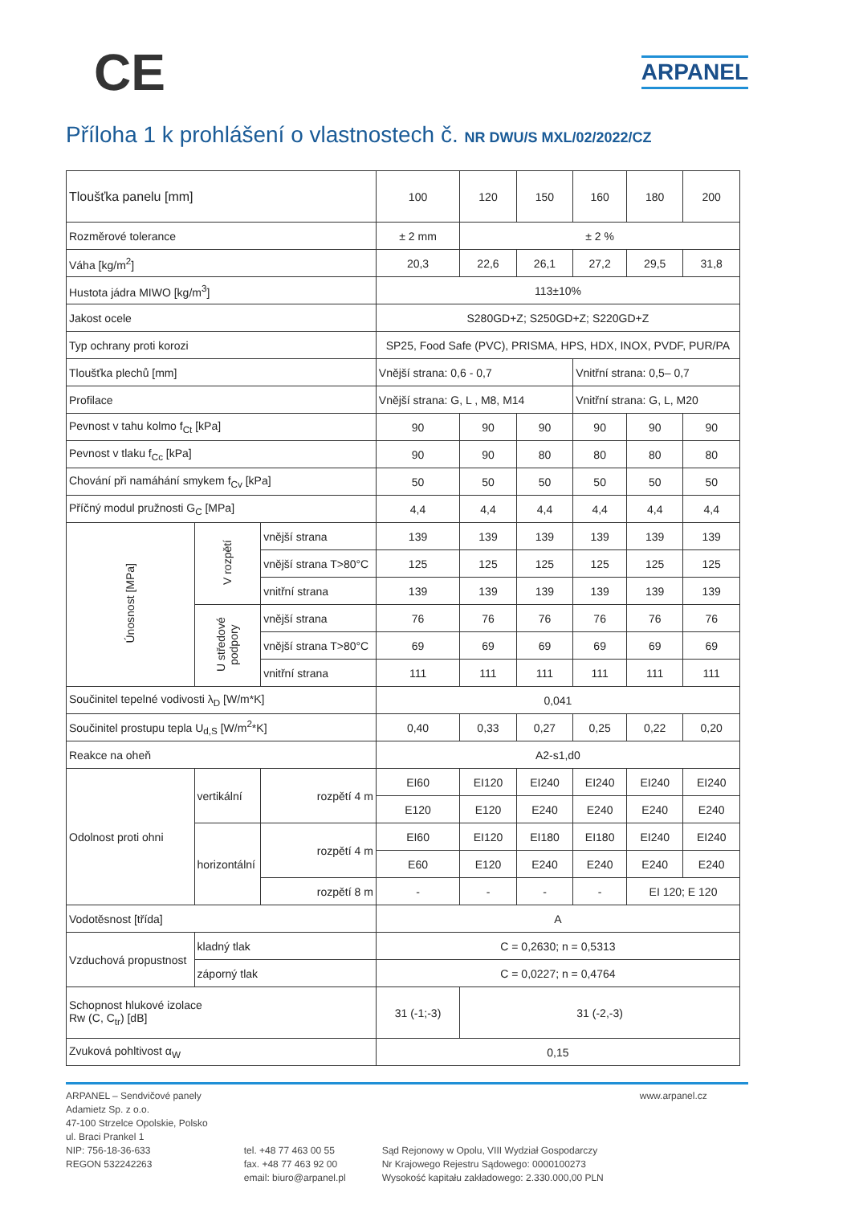CE
ARPANEL
Příloha 1 k prohlášení o vlastnostech č. NR DWU/S MXL/02/2022/CZ
| Tloušťka panelu [mm] | | | 100 | 120 | 150 | 160 | 180 | 200 |
| --- | --- | --- | --- | --- | --- | --- | --- | --- |
| Rozměrové tolerance | | | ± 2 mm | ± 2 % | | | | |
| Váha [kg/m<sup>2</sup>] | | | 20,3 | 22,6 | 26,1 | 27,2 | 29,5 | 31,8 |
| Hustota jádra MIWO [kg/m<sup>3</sup>] | | | 113±10% | | | | | |
| Jakost ocele | | | S280GD+Z; S250GD+Z; S220GD+Z | | | | | |
| Typ ochrany proti korozi | | | SP25, Food Safe (PVC), PRISMA, HPS, HDX, INOX, PVDF, PUR/PA | | | | | |
| Tloušťka plechů [mm] | | | Vnější strana: 0,6 - 0,7 | | | Vnitřní strana: 0,5– 0,7 | | |
| Profilace | | | Vnější strana: G, L , M8, M14 | | | Vnitřní strana: G, L, M20 | | |
| Pevnost v tahu kolmo f<sub>Ct</sub> [kPa] | | | 90 | 90 | 90 | 90 | 90 | 90 |
| Pevnost v tlaku f<sub>Cc</sub> [kPa] | | | 90 | 90 | 80 | 80 | 80 | 80 |
| Chování při namáhání smykem f<sub>Cv</sub> [kPa] | | | 50 | 50 | 50 | 50 | 50 | 50 |
| Příčný modul pružnosti G<sub>C</sub> [MPa] | | | 4,4 | 4,4 | 4,4 | 4,4 | 4,4 | 4,4 |
| Únosnost [MPa] | V rozpětí | vnější strana | 139 | 139 | 139 | 139 | 139 | 139 |
| | | vnější strana T>80°C | 125 | 125 | 125 | 125 | 125 | 125 |
| | | vnitřní strana | 139 | 139 | 139 | 139 | 139 | 139 |
| | U středové podpory | vnější strana | 76 | 76 | 76 | 76 | 76 | 76 |
| | | vnější strana T>80°C | 69 | 69 | 69 | 69 | 69 | 69 |
| | | vnitřní strana | 111 | 111 | 111 | 111 | 111 | 111 |
| Součinitel tepelné vodivosti λ<sub>D</sub> [W/m*K] | | | 0,041 | | | | | |
| Součinitel prostupu tepla U<sub>d,S</sub> [W/m<sup>2</sup>*K] | | | 0,40 | 0,33 | 0,27 | 0,25 | 0,22 | 0,20 |
| Reakce na oheň | | | A2-s1,d0 | | | | | |
| Odolnost proti ohni | vertikální | rozpětí 4 m | EI60 | EI120 | EI240 | EI240 | EI240 | EI240 |
| | | | E120 | E120 | E240 | E240 | E240 | E240 |
| | horizontální | rozpětí 4 m | EI60 | EI120 | EI180 | EI180 | EI240 | EI240 |
| | | | E60 | E120 | E240 | E240 | E240 | E240 |
| | | rozpětí 8 m | - | - | - | - | EI 120; E 120 | |
| Vodotěsnost [třída] | | | A | | | | | |
| Vzduchová propustnost | kladný tlak | | C = 0,2630; n = 0,5313 | | | | | |
| | záporný tlak | | C = 0,0227; n = 0,4764 | | | | | |
| Schopnost hlukové izolace Rw (C, C<sub>tr</sub>) [dB] | | | 31 (-1;-3) | 31 (-2,-3) | | | | |
| Zvuková pohltivost α<sub>W</sub> | | | 0,15 | | | | | |
ARPANEL – Sendvičové panely
Adamietz Sp. z o.o.
47-100 Strzelce Opolskie, Polsko
ul. Braci Prankel 1
NIP: 756-18-36-633
REGON 532242263
tel. +48 77 463 00 55
fax. +48 77 463 92 00
email: biuro@arpanel.pl
Sąd Rejonowy w Opolu, VIII Wydział Gospodarczy
Nr Krajowego Rejestru Sądowego: 0000100273
Wysokość kapitału zakładowego: 2.330.000,00 PLN
www.arpanel.cz